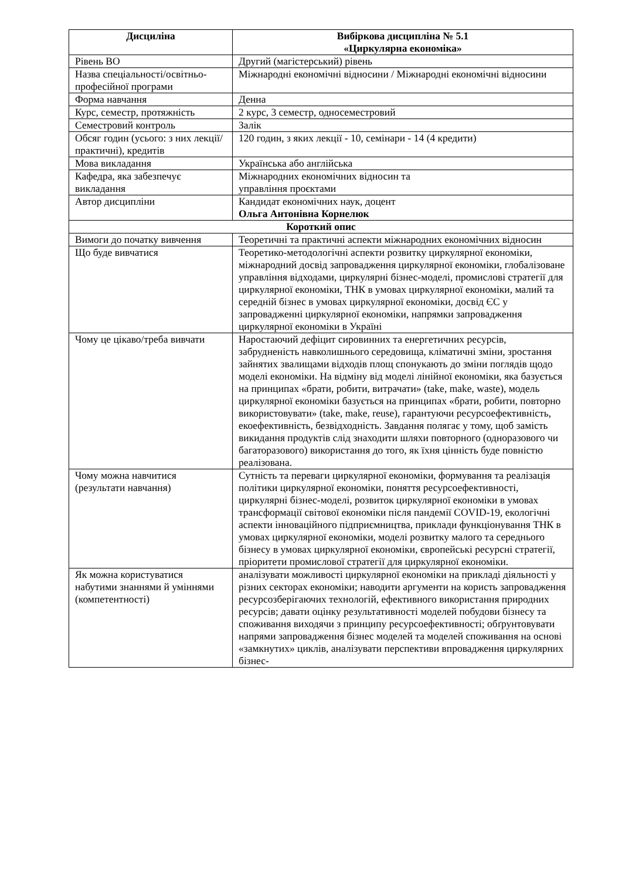| Дисциліна | Вибіркова дисципліна № 5.1 «Циркулярна економіка» |
| --- | --- |
| Рівень ВО | Другий (магістерський) рівень |
| Назва спеціальності/освітньо-професійної програми | Міжнародні економічні відносини / Міжнародні економічні відносини |
| Форма навчання | Денна |
| Курс, семестр, протяжність | 2 курс, 3 семестр, односеместровий |
| Семестровий контроль | Залік |
| Обсяг годин (усього: з них лекції/практичні), кредитів | 120 годин, з яких лекції - 10, семінари - 14 (4 кредити) |
| Мова викладання | Українська або англійська |
| Кафедра, яка забезпечує викладання | Міжнародних економічних відносин та управління проєктами |
| Автор дисципліни | Кандидат економічних наук, доцент Ольга Антонівна Корнелюк |
| Короткий опис | |
| Вимоги до початку вивчення | Теоретичні та практичні аспекти міжнародних економічних відносин |
| Що буде вивчатися | Теоретико-методологічні аспекти розвитку циркулярної економіки, міжнародний досвід запровадження циркулярної економіки, глобалізоване управління відходами, циркулярні бізнес-моделі, промислові стратегії для циркулярної економіки, ТНК в умовах циркулярної економіки, малий та середній бізнес в умовах циркулярної економіки, досвід ЄС у запровадженні циркулярної економіки, напрямки запровадження циркулярної економіки в Україні |
| Чому це цікаво/треба вивчати | Наростаючий дефіцит сировинних та енергетичних ресурсів, забрудненість навколишнього середовища, кліматичні зміни, зростання зайнятих звалищами відходів площ спонукають до зміни поглядів щодо моделі економіки. На відміну від моделі лінійної економіки, яка базується на принципах «брати, робити, витрачати» (take, make, waste), модель циркулярної економіки базується на принципах «брати, робити, повторно використовувати» (take, make, reuse), гарантуючи ресурсоефективність, екоефективність, безвідходність. Завдання полягає у тому, щоб замість викидання продуктів слід знаходити шляхи повторного (одноразового чи багаторазового) використання до того, як їхня цінність буде повністю реалізована. |
| Чому можна навчитися (результати навчання) | Сутність та переваги циркулярної економіки, формування та реалізація політики циркулярної економіки, поняття ресурсоефективності, циркулярні бізнес-моделі, розвиток циркулярної економіки в умовах трансформації світової економіки після пандемії COVID-19, екологічні аспекти інноваційного підприємництва, приклади функціонування ТНК в умовах циркулярної економіки, моделі розвитку малого та середнього бізнесу в умовах циркулярної економіки, європейські ресурсні стратегії, пріоритети промислової стратегії для циркулярної економіки. |
| Як можна користуватися набутими знаннями й уміннями (компетентності) | аналізувати можливості циркулярної економіки на прикладі діяльності у різних секторах економіки; наводити аргументи на користь запровадження ресурсозберігаючих технологій, ефективного використання природних ресурсів; давати оцінку результативності моделей побудови бізнесу та споживання виходячи з принципу ресурсоефективності; обґрунтовувати напрями запровадження бізнес моделей та моделей споживання на основі «замкнутих» циклів, аналізувати перспективи впровадження циркулярних бізнес- |